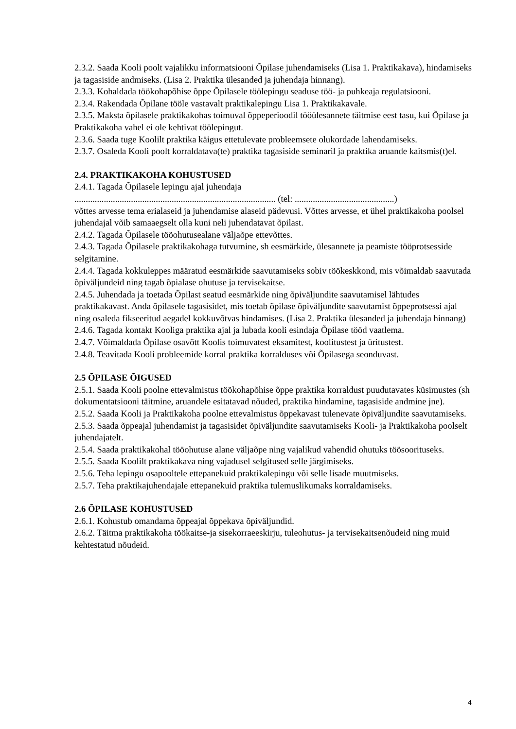2.3.2. Saada Kooli poolt vajalikku informatsiooni Õpilase juhendamiseks (Lisa 1. Praktikakava), hindamiseks ja tagasiside andmiseks. (Lisa 2. Praktika ülesanded ja juhendaja hinnang).
2.3.3. Kohaldada töökohapõhise õppe Õpilasele töölepingu seaduse töö- ja puhkeaja regulatsiooni.
2.3.4. Rakendada Õpilane tööle vastavalt praktikalepingu Lisa 1. Praktikakavale.
2.3.5. Maksta õpilasele praktikakohas toimuval õppeperioodil tööülesannete täitmise eest tasu, kui Õpilase ja Praktikakoha vahel ei ole kehtivat töölepingut.
2.3.6. Saada tuge Koolilt praktika käigus ettetulevate probleemsete olukordade lahendamiseks.
2.3.7. Osaleda Kooli poolt korraldatava(te) praktika tagasiside seminaril ja praktika aruande kaitsmis(t)el.
2.4. PRAKTIKAKOHA KOHUSTUSED
2.4.1. Tagada Õpilasele lepingu ajal juhendaja
......................................................................................... (tel: ............................................)
võttes arvesse tema erialaseid ja juhendamise alaseid pädevusi. Võttes arvesse, et ühel praktikakoha poolsel juhendajal võib samaaegselt olla kuni neli juhendatavat õpilast.
2.4.2. Tagada Õpilasele tööohutusealane väljaõpe ettevõttes.
2.4.3. Tagada Õpilasele praktikakohaga tutvumine, sh eesmärkide, ülesannete ja peamiste tööprotsesside selgitamine.
2.4.4. Tagada kokkuleppes määratud eesmärkide saavutamiseks sobiv töökeskkond, mis võimaldab saavutada õpiväljundeid ning tagab õpialase ohutuse ja tervisekaitse.
2.4.5. Juhendada ja toetada Õpilast seatud eesmärkide ning õpiväljundite saavutamisel lähtudes praktikakavast. Anda õpilasele tagasisidet, mis toetab õpilase õpiväljundite saavutamist õppeprotsessi ajal ning osaleda fikseeritud aegadel kokkuvõtvas hindamises. (Lisa 2. Praktika ülesanded ja juhendaja hinnang)
2.4.6. Tagada kontakt Kooliga praktika ajal ja lubada kooli esindaja Õpilase tööd vaatlema.
2.4.7. Võimaldada Õpilase osavõtt Koolis toimuvatest eksamitest, koolitustest ja üritustest.
2.4.8. Teavitada Kooli probleemide korral praktika korralduses või Õpilasega seonduvast.
2.5 ÕPILASE ÕIGUSED
2.5.1. Saada Kooli poolne ettevalmistus töökohapõhise õppe praktika korraldust puudutavates küsimustes (sh dokumentatsiooni täitmine, aruandele esitatavad nõuded, praktika hindamine, tagasiside andmine jne).
2.5.2. Saada Kooli ja Praktikakoha poolne ettevalmistus õppekavast tulenevate õpiväljundite saavutamiseks.
2.5.3. Saada õppeajal juhendamist ja tagasisidet õpiväljundite saavutamiseks Kooli- ja Praktikakoha poolselt juhendajatelt.
2.5.4. Saada praktikakohal tööohutuse alane väljaõpe ning vajalikud vahendid ohutuks töösoorituseks.
2.5.5. Saada Koolilt praktikakava ning vajadusel selgitused selle järgimiseks.
2.5.6. Teha lepingu osapooltele ettepanekuid praktikalepingu või selle lisade muutmiseks.
2.5.7. Teha praktikajuhendajale ettepanekuid praktika tulemuslikumaks korraldamiseks.
2.6 ÕPILASE KOHUSTUSED
2.6.1. Kohustub omandama õppeajal õppekava õpiväljundid.
2.6.2. Täitma praktikakoha töökaitse-ja sisekorraeeskirju, tuleohutus- ja tervisekaitsenõudeid ning muid kehtestatud nõudeid.
4